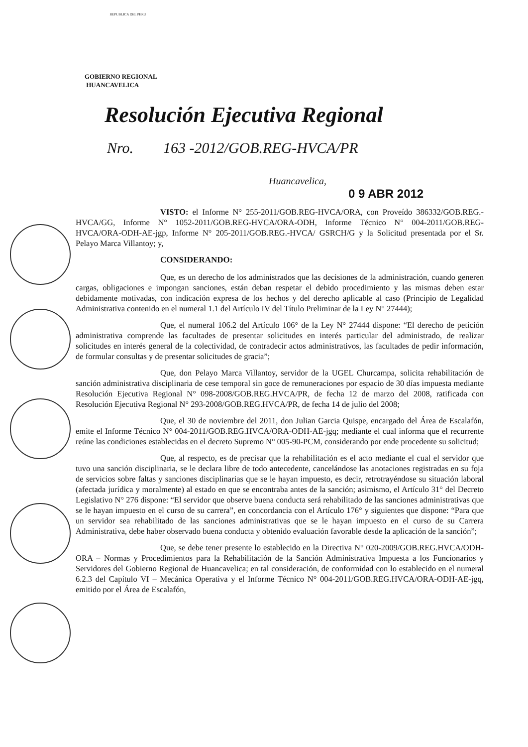REPUBLICA DEL PERU
GOBIERNO REGIONAL
HUANCAVELICA
Resolución Ejecutiva Regional
Nro. 163 -2012/GOB.REG-HVCA/PR
Huancavelica,
0 9 ABR 2012
VISTO: el Informe N° 255-2011/GOB.REG-HVCA/ORA, con Proveído 386332/GOB.REG.-HVCA/GG, Informe N° 1052-2011/GOB.REG-HVCA/ORA-ODH, Informe Técnico N° 004-2011/GOB.REG-HVCA/ORA-ODH-AE-jgp, Informe N° 205-2011/GOB.REG.-HVCA/ GSRCH/G y la Solicitud presentada por el Sr. Pelayo Marca Villantoy; y,
CONSIDERANDO:
Que, es un derecho de los administrados que las decisiones de la administración, cuando generen cargas, obligaciones e impongan sanciones, están deban respetar el debido procedimiento y las mismas deben estar debidamente motivadas, con indicación expresa de los hechos y del derecho aplicable al caso (Principio de Legalidad Administrativa contenido en el numeral 1.1 del Artículo IV del Título Preliminar de la Ley N° 27444);
Que, el numeral 106.2 del Artículo 106° de la Ley N° 27444 dispone: “El derecho de petición administrativa comprende las facultades de presentar solicitudes en interés particular del administrado, de realizar solicitudes en interés general de la colectividad, de contradecir actos administrativos, las facultades de pedir información, de formular consultas y de presentar solicitudes de gracia”;
Que, don Pelayo Marca Villantoy, servidor de la UGEL Churcampa, solicita rehabilitación de sanción administrativa disciplinaria de cese temporal sin goce de remuneraciones por espacio de 30 días impuesta mediante Resolución Ejecutiva Regional N° 098-2008/GOB.REG.HVCA/PR, de fecha 12 de marzo del 2008, ratificada con Resolución Ejecutiva Regional N° 293-2008/GOB.REG.HVCA/PR, de fecha 14 de julio del 2008;
Que, el 30 de noviembre del 2011, don Julian Garcia Quispe, encargado del Área de Escalafón, emite el Informe Técnico N° 004-2011/GOB.REG.HVCA/ORA-ODH-AE-jgq; mediante el cual informa que el recurrente reúne las condiciones establecidas en el decreto Supremo N° 005-90-PCM, considerando por ende procedente su solicitud;
Que, al respecto, es de precisar que la rehabilitación es el acto mediante el cual el servidor que tuvo una sanción disciplinaria, se le declara libre de todo antecedente, cancelándose las anotaciones registradas en su foja de servicios sobre faltas y sanciones disciplinarias que se le hayan impuesto, es decir, retrotrayéndose su situación laboral (afectada jurídica y moralmente) al estado en que se encontraba antes de la sanción; asimismo, el Artículo 31° del Decreto Legislativo N° 276 dispone: “El servidor que observe buena conducta será rehabilitado de las sanciones administrativas que se le hayan impuesto en el curso de su carrera”, en concordancia con el Artículo 176° y siguientes que dispone: “Para que un servidor sea rehabilitado de las sanciones administrativas que se le hayan impuesto en el curso de su Carrera Administrativa, debe haber observado buena conducta y obtenido evaluación favorable desde la aplicación de la sanción”;
Que, se debe tener presente lo establecido en la Directiva N° 020-2009/GOB.REG.HVCA/ODH-ORA – Normas y Procedimientos para la Rehabilitación de la Sanción Administrativa Impuesta a los Funcionarios y Servidores del Gobierno Regional de Huancavelica; en tal consideración, de conformidad con lo establecido en el numeral 6.2.3 del Capítulo VI – Mecánica Operativa y el Informe Técnico N° 004-2011/GOB.REG.HVCA/ORA-ODH-AE-jgq, emitido por el Área de Escalafón,